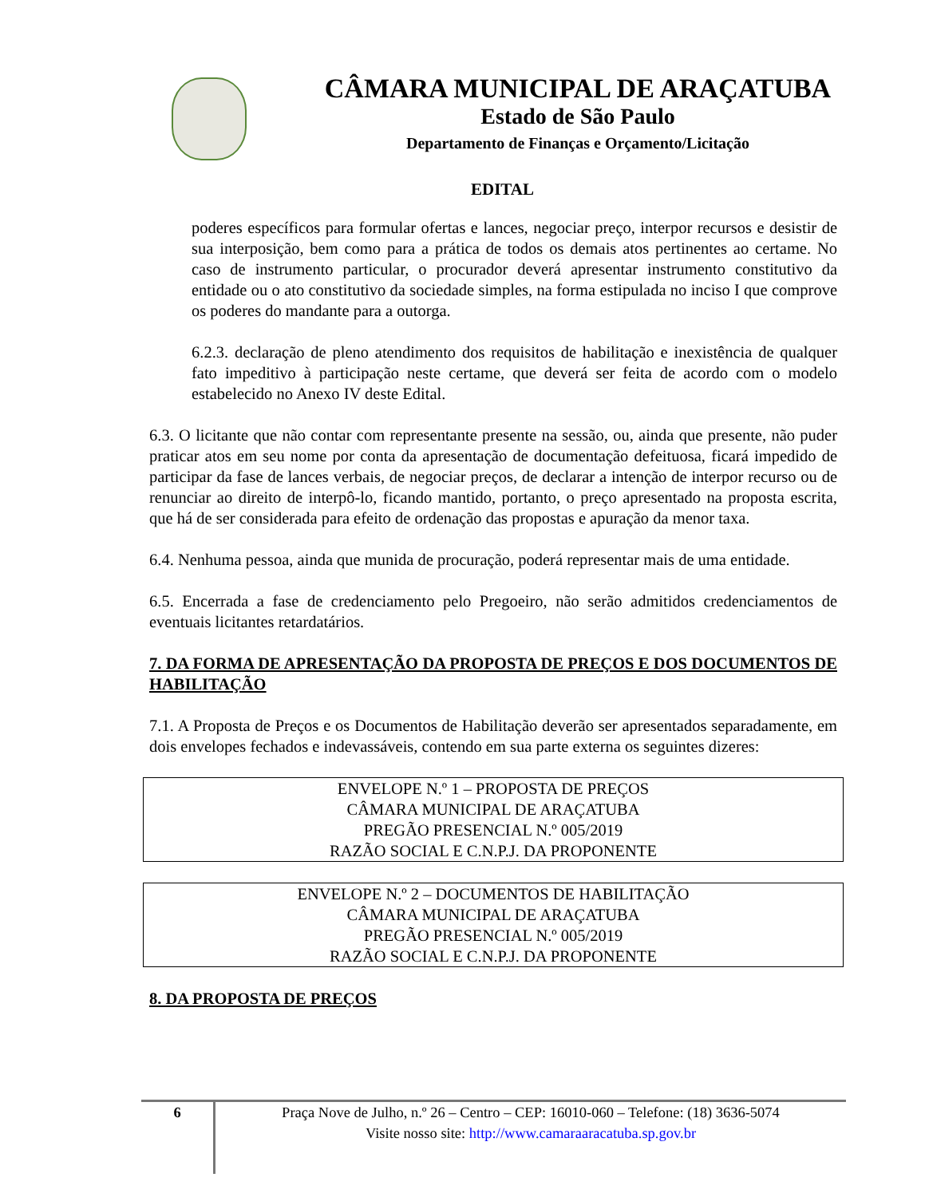CÂMARA MUNICIPAL DE ARAÇATUBA
Estado de São Paulo
Departamento de Finanças e Orçamento/Licitação
EDITAL
poderes específicos para formular ofertas e lances, negociar preço, interpor recursos e desistir de sua interposição, bem como para a prática de todos os demais atos pertinentes ao certame. No caso de instrumento particular, o procurador deverá apresentar instrumento constitutivo da entidade ou o ato constitutivo da sociedade simples, na forma estipulada no inciso I que comprove os poderes do mandante para a outorga.
6.2.3. declaração de pleno atendimento dos requisitos de habilitação e inexistência de qualquer fato impeditivo à participação neste certame, que deverá ser feita de acordo com o modelo estabelecido no Anexo IV deste Edital.
6.3. O licitante que não contar com representante presente na sessão, ou, ainda que presente, não puder praticar atos em seu nome por conta da apresentação de documentação defeituosa, ficará impedido de participar da fase de lances verbais, de negociar preços, de declarar a intenção de interpor recurso ou de renunciar ao direito de interpô-lo, ficando mantido, portanto, o preço apresentado na proposta escrita, que há de ser considerada para efeito de ordenação das propostas e apuração da menor taxa.
6.4. Nenhuma pessoa, ainda que munida de procuração, poderá representar mais de uma entidade.
6.5. Encerrada a fase de credenciamento pelo Pregoeiro, não serão admitidos credenciamentos de eventuais licitantes retardatários.
7. DA FORMA DE APRESENTAÇÃO DA PROPOSTA DE PREÇOS E DOS DOCUMENTOS DE HABILITAÇÃO
7.1. A Proposta de Preços e os Documentos de Habilitação deverão ser apresentados separadamente, em dois envelopes fechados e indevassáveis, contendo em sua parte externa os seguintes dizeres:
ENVELOPE N.º 1 – PROPOSTA DE PREÇOS
CÂMARA MUNICIPAL DE ARAÇATUBA
PREGÃO PRESENCIAL N.º 005/2019
RAZÃO SOCIAL E C.N.P.J. DA PROPONENTE
ENVELOPE N.º 2 – DOCUMENTOS DE HABILITAÇÃO
CÂMARA MUNICIPAL DE ARAÇATUBA
PREGÃO PRESENCIAL N.º 005/2019
RAZÃO SOCIAL E C.N.P.J. DA PROPONENTE
8. DA PROPOSTA DE PREÇOS
6
Praça Nove de Julho, n.º 26 – Centro – CEP: 16010-060 – Telefone: (18) 3636-5074
Visite nosso site: http://www.camaraaracatuba.sp.gov.br